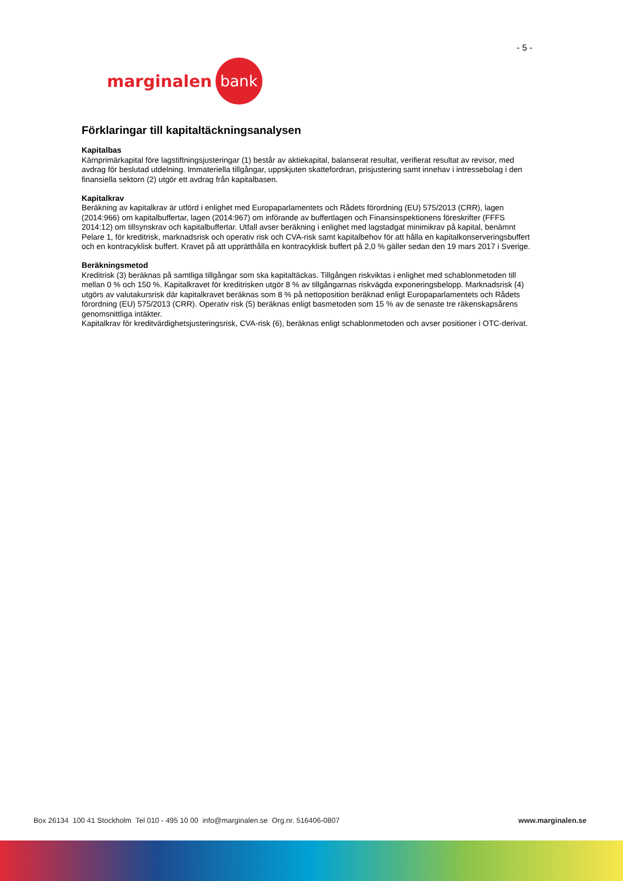- 5 -
marginalen bank
Förklaringar till kapitaltäckningsanalysen
Kapitalbas
Kärnprimärkapital före lagstiftningsjusteringar (1) består av aktiekapital, balanserat resultat, verifierat resultat av revisor, med avdrag för beslutad utdelning. Immateriella tillgångar, uppskjuten skattefordran, prisjustering samt innehav i intressebolag i den finansiella sektorn (2) utgör ett avdrag från kapitalbasen.
Kapitalkrav
Beräkning av kapitalkrav är utförd i enlighet med Europaparlamentets och Rådets förordning (EU) 575/2013 (CRR), lagen (2014:966) om kapitalbuffertar, lagen (2014:967) om införande av buffertlagen och Finansinspektionens föreskrifter (FFFS 2014:12) om tillsynskrav och kapitalbuffertar. Utfall avser beräkning i enlighet med lagstadgat minimikrav på kapital, benämnt Pelare 1, för kreditrisk, marknadsrisk och operativ risk och CVA-risk samt kapitalbehov för att hålla en kapitalkonserveringsbuffert och en kontracyklisk buffert. Kravet på att upprätthålla en kontracyklisk buffert på 2,0 % gäller sedan den 19 mars 2017 i Sverige.
Beräkningsmetod
Kreditrisk (3) beräknas på samtliga tillgångar som ska kapitaltäckas. Tillgången riskviktas i enlighet med schablonmetoden till mellan 0 % och 150 %. Kapitalkravet för kreditrisken utgör 8 % av tillgångarnas riskvägda exponeringsbelopp. Marknadsrisk (4) utgörs av valutakursrisk där kapitalkravet beräknas som 8 % på nettoposition beräknad enligt Europaparlamentets och Rådets förordning (EU) 575/2013 (CRR). Operativ risk (5) beräknas enligt basmetoden som 15 % av de senaste tre räkenskapsårens genomsnittliga intäkter.
Kapitalkrav för kreditvärdighetsjusteringsrisk, CVA-risk (6), beräknas enligt schablonmetoden och avser positioner i OTC-derivat.
Box 26134 100 41 Stockholm Tel 010 - 495 10 00 info@marginalen.se Org.nr. 516406-0807 www.marginalen.se